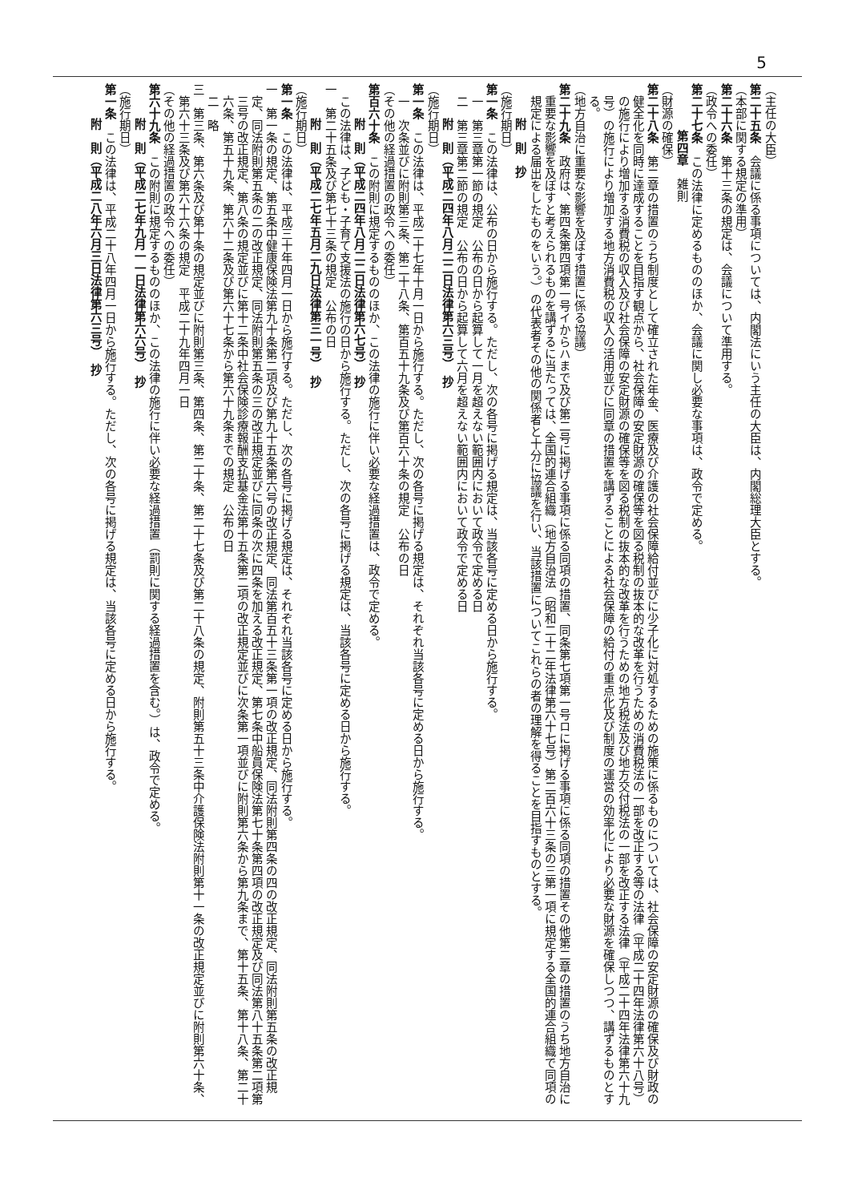5
（主任の大臣）
第二十五条　会議に係る事項については、内閣法にいう主任の大臣は、内閣総理大臣とする。
（本部に関する規定の準用）
第二十六条　第十三条の規定は、会議について準用する。
（政令への委任）
第二十七条　この法律に定めるもののほか、会議に関し必要な事項は、政令で定める。
第四章　雑則
（財源の確保）
第二十八条　第二章の措置のうち制度として確立された年金、医療及び介護の社会保障給付並びに少子化に対処するための施策に係るものについては、社会保障の安定財源の確保及び財政の健全化を同時に達成することを目指す観点から、社会保障の安定財源の確保等を図る税制の抜本的な改革を行うための消費税法の一部を改正する等の法律（平成二十四年法律第六十八号）の施行により増加する消費税の収入及び社会保障の安定財源の確保等を図る税制の抜本的な改革を行うための地方税法及び地方交付税法の一部を改正する法律（平成二十四年法律第六十九号）の施行により増加する地方消費税の収入の活用並びに同章の措置を講ずることによる社会保障の給付の重点化及び制度の運営の効率化により必要な財源を確保しつつ、講ずるものとする。
（地方自治に重要な影響を及ぼす措置に係る協議）
第二十九条　政府は、第四条第四項第一号イからハまで及び第二号に掲げる事項に係る同項の措置、同条第七項第一号ロに掲げる事項に係る同項の措置その他第二章の措置のうち地方自治に重要な影響を及ぼすと考えられるものを講ずるに当たっては、全国的連合組織（地方自治法（昭和二十二年法律第六十七号）第二百六十三条の三第一項に規定する全国的連合組織で同項の規定による届出をしたものをいう。）の代表者その他の関係者と十分に協議を行い、当該措置についてこれらの者の理解を得ることを目指すものとする。
附　則　抄
（施行期日）
第一条　この法律は、公布の日から施行する。ただし、次の各号に掲げる規定は、当該各号に定める日から施行する。
一　第三章第一節の規定　公布の日から起算して一月を超えない範囲内において政令で定める日
二　第三章第二節の規定　公布の日から起算して六月を超えない範囲内において政令で定める日
附　則（平成二四年八月二二日法律第六三号）　抄
（施行期日）
第一条　この法律は、平成二十七年十月一日から施行する。ただし、次の各号に掲げる規定は、それぞれ当該各号に定める日から施行する。
一　次条並びに附則第三条、第二十八条、第百五十九条及び第百六十条の規定　公布の日
（その他の経過措置の政令への委任）
第百六十条　この附則に規定するもののほか、この法律の施行に伴い必要な経過措置は、政令で定める。
附　則（平成二四年八月二二日法律第六七号）　抄
この法律は、子ども・子育て支援法の施行の日から施行する。ただし、次の各号に掲げる規定は、当該各号に定める日から施行する。
一　第二十五条及び第七十三条の規定　公布の日
附　則（平成二七年五月二九日法律第三一号）　抄
（施行期日）
第一条　この法律は、平成三十年四月一日から施行する。ただし、次の各号に掲げる規定は、それぞれ当該各号に定める日から施行する。
一　第一条の規定、第五条中健康保険法第九十条第二項及び第九十五条第六号の改正規定、同法第百五十三条第一項の改正規定、同法附則第四条の四の改正規定、同法附則第五条の改正規定、同法附則第五条の二の改正規定、同法附則第五条の三の改正規定並びに同条の次に四条を加える改正規定、第七条中船員保険法第七十条第四項の改正規定及び同法第八十五条第二項第三号の改正規定、第八条の規定並びに第十二条中社会保険診療報酬支払基金法第十五条第二項の改正規定並びに次条第一項並びに附則第六条から第九条まで、第十五条、第十八条、第二十六条、第五十九条、第六十二条及び第六十七条から第六十九条までの規定　公布の日
二　略
三　第三条、第六条及び第十条の規定並びに附則第三条、第四条、第二十条、第二十七条及び第二十八条の規定、附則第五十三条中介護保険法附則第十一条の改正規定並びに附則第六十条、第六十三条及び第六十六条の規定　平成二十九年四月一日
（その他の経過措置の政令への委任）
第六十九条　この附則に規定するもののほか、この法律の施行に伴い必要な経過措置（罰則に関する経過措置を含む。）は、政令で定める。
附　則（平成二七年九月一一日法律第六六号）　抄
（施行期日）
第一条　この法律は、平成二十八年四月一日から施行する。ただし、次の各号に掲げる規定は、当該各号に定める日から施行する。
附　則（平成二八年六月三日法律第六三号）　抄